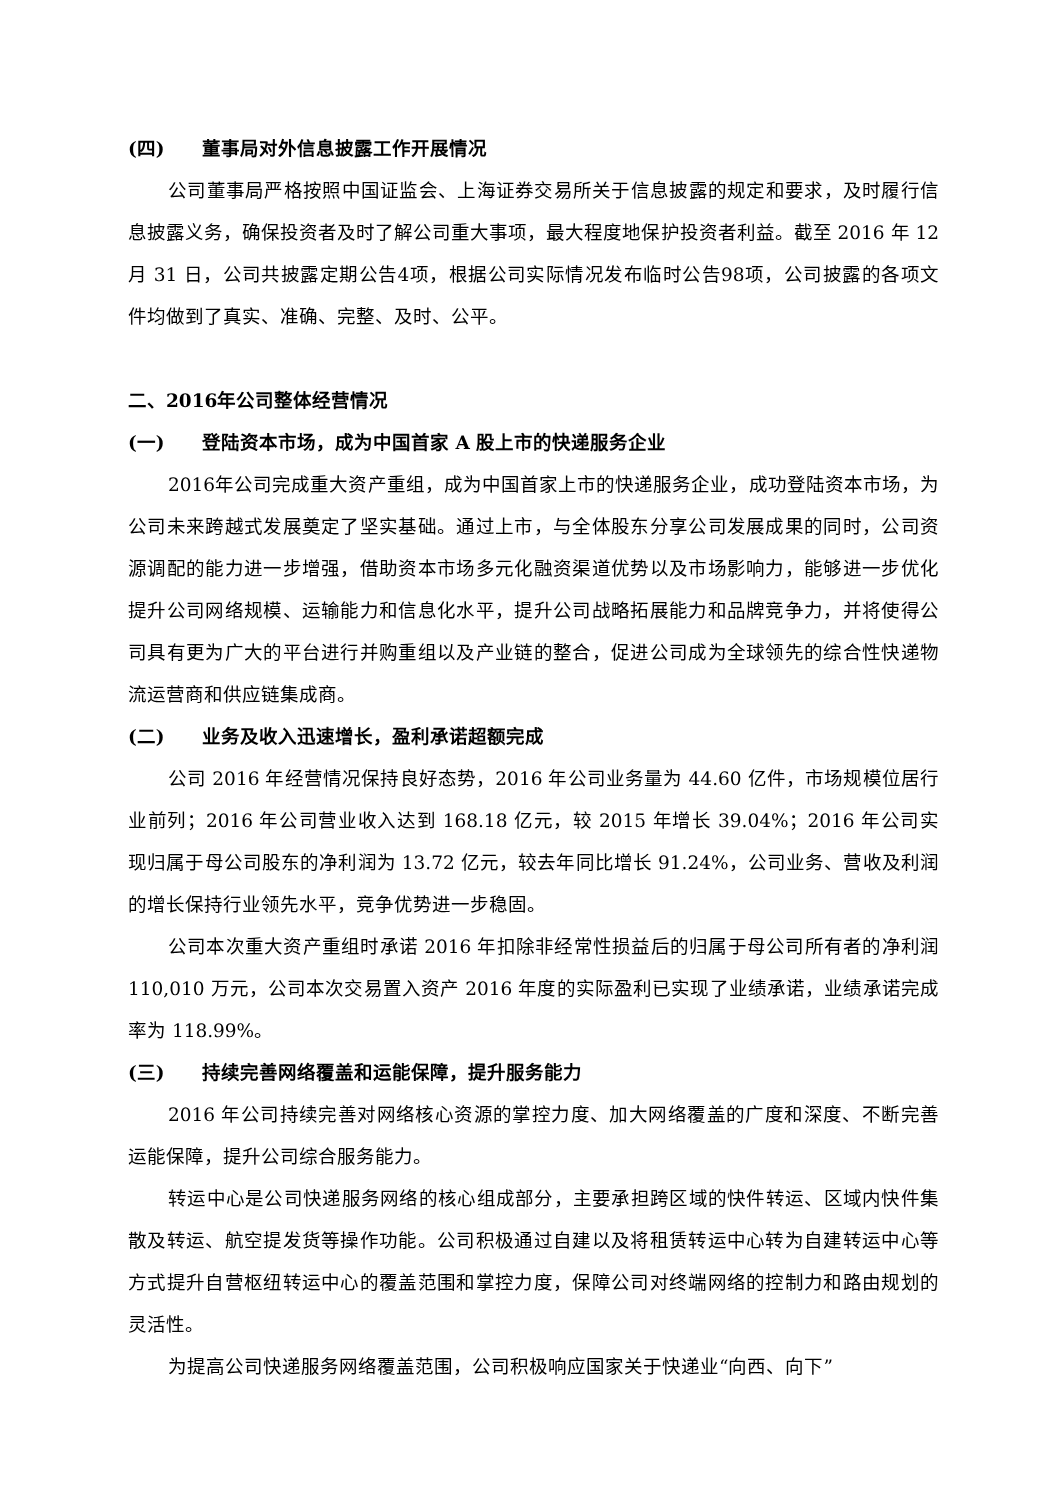(四) 董事局对外信息披露工作开展情况
公司董事局严格按照中国证监会、上海证券交易所关于信息披露的规定和要求，及时履行信息披露义务，确保投资者及时了解公司重大事项，最大程度地保护投资者利益。截至 2016 年 12 月 31 日，公司共披露定期公告4项，根据公司实际情况发布临时公告98项，公司披露的各项文件均做到了真实、准确、完整、及时、公平。
二、2016年公司整体经营情况
(一) 登陆资本市场，成为中国首家 A 股上市的快递服务企业
2016年公司完成重大资产重组，成为中国首家上市的快递服务企业，成功登陆资本市场，为公司未来跨越式发展奠定了坚实基础。通过上市，与全体股东分享公司发展成果的同时，公司资源调配的能力进一步增强，借助资本市场多元化融资渠道优势以及市场影响力，能够进一步优化提升公司网络规模、运输能力和信息化水平，提升公司战略拓展能力和品牌竞争力，并将使得公司具有更为广大的平台进行并购重组以及产业链的整合，促进公司成为全球领先的综合性快递物流运营商和供应链集成商。
(二) 业务及收入迅速增长，盈利承诺超额完成
公司 2016 年经营情况保持良好态势，2016 年公司业务量为 44.60 亿件，市场规模位居行业前列；2016 年公司营业收入达到 168.18 亿元，较 2015 年增长 39.04%；2016 年公司实现归属于母公司股东的净利润为 13.72 亿元，较去年同比增长 91.24%，公司业务、营收及利润的增长保持行业领先水平，竞争优势进一步稳固。
公司本次重大资产重组时承诺 2016 年扣除非经常性损益后的归属于母公司所有者的净利润 110,010 万元，公司本次交易置入资产 2016 年度的实际盈利已实现了业绩承诺，业绩承诺完成率为 118.99%。
(三) 持续完善网络覆盖和运能保障，提升服务能力
2016 年公司持续完善对网络核心资源的掌控力度、加大网络覆盖的广度和深度、不断完善运能保障，提升公司综合服务能力。
转运中心是公司快递服务网络的核心组成部分，主要承担跨区域的快件转运、区域内快件集散及转运、航空提发货等操作功能。公司积极通过自建以及将租赁转运中心转为自建转运中心等方式提升自营枢纽转运中心的覆盖范围和掌控力度，保障公司对终端网络的控制力和路由规划的灵活性。
为提高公司快递服务网络覆盖范围，公司积极响应国家关于快递业“向西、向下”